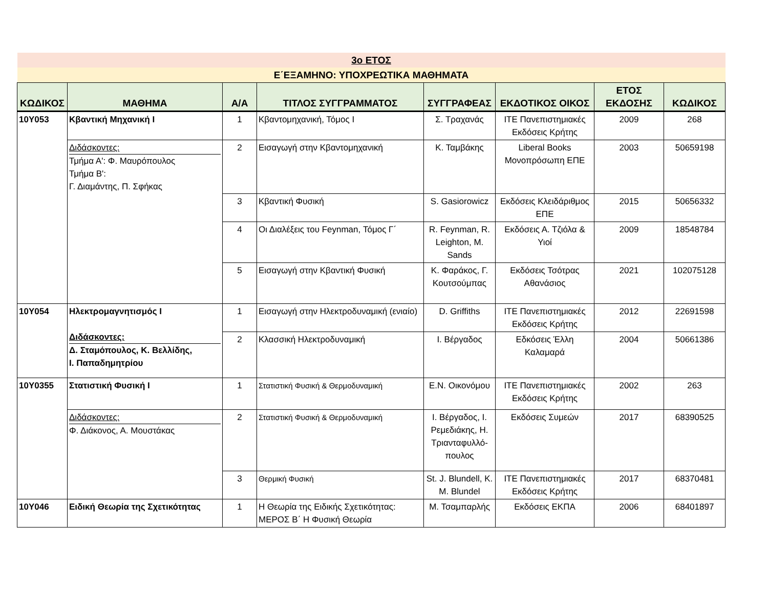| 3ο ΕΤΟΣ | | | | | | | |
| Ε΄ΕΞΑΜΗΝΟ: ΥΠΟΧΡΕΩΤΙΚΑ ΜΑΘΗΜΑΤΑ | | | | | | | |
| ΚΩΔΙΚΟΣ | ΜΑΘΗΜΑ | Α/Α | ΤΙΤΛΟΣ ΣΥΓΓΡΑΜΜΑΤΟΣ | ΣΥΓΓΡΑΦΕΑΣ | ΕΚΔΟΤΙΚΟΣ ΟΙΚΟΣ | ΕΤΟΣ ΕΚΔΟΣΗΣ | ΚΩΔΙΚΟΣ |
| 10Y053 | Κβαντική Μηχανική Ι | 1 | Κβαντομηχανική, Τόμος Ι | Σ. Τραχανάς | ΙΤΕ Πανεπιστημιακές Εκδόσεις Κρήτης | 2009 | 268 |
| | Διδάσκοντες: Τμήμα Α': Φ. Μαυρόπουλος Τμήμα Β': Γ. Διαμάντης, Π. Σφήκας | 2 | Εισαγωγή στην Κβαντομηχανική | Κ. Ταμβάκης | Liberal Books Μονοπρόσωπη ΕΠΕ | 2003 | 50659198 |
| | | 3 | Κβαντική Φυσική | S. Gasiorowicz | Εκδόσεις Κλειδάριθμος ΕΠΕ | 2015 | 50656332 |
| | | 4 | Οι Διαλέξεις του Feynman, Τόμος Γ΄ | R. Feynman, R. Leighton, M. Sands | Εκδόσεις Α. Τζιόλα & Υιοί | 2009 | 18548784 |
| | | 5 | Εισαγωγή στην Κβαντική Φυσική | Κ. Φαράκος, Γ. Κουτσούμπας | Εκδόσεις Τσότρας Αθανάσιος | 2021 | 102075128 |
| 10Y054 | Ηλεκτρομαγνητισμός Ι Διδάσκοντες: Δ. Σταμόπουλος, Κ. Βελλίδης, Ι. Παπαδημητρίου | 1 | Εισαγωγή στην Ηλεκτροδυναμική (ενιαίο) | D. Griffiths | ΙΤΕ Πανεπιστημιακές Εκδόσεις Κρήτης | 2012 | 22691598 |
| | | 2 | Κλασσική Ηλεκτροδυναμική | Ι. Βέργαδος | Εδκόσεις Έλλη Καλαμαρά | 2004 | 50661386 |
| 10Y0355 | Στατιστική Φυσική Ι | 1 | Στατιστική Φυσική & Θερμοδυναμική | Ε.Ν. Οικονόμου | ΙΤΕ Πανεπιστημιακές Εκδόσεις Κρήτης | 2002 | 263 |
| | Διδάσκοντες: Φ. Διάκονος, Α. Μουστάκας | 2 | Στατιστική Φυσική & Θερμοδυναμική | Ι. Βέργαδος, Ι. Ρεμεδιάκης, Η. Τριανταφυλλό-πουλος | Εκδόσεις Συμεών | 2017 | 68390525 |
| | | 3 | Θερμική Φυσική | St. J. Blundell, K. M. Blundel | ΙΤΕ Πανεπιστημιακές Εκδόσεις Κρήτης | 2017 | 68370481 |
| 10Y046 | Ειδική Θεωρία της Σχετικότητας | 1 | Η Θεωρία της Ειδικής Σχετικότητας: ΜΕΡΟΣ Β΄ Η Φυσική Θεωρία | Μ. Τσαμπαρλής | Εκδόσεις ΕΚΠΑ | 2006 | 68401897 |